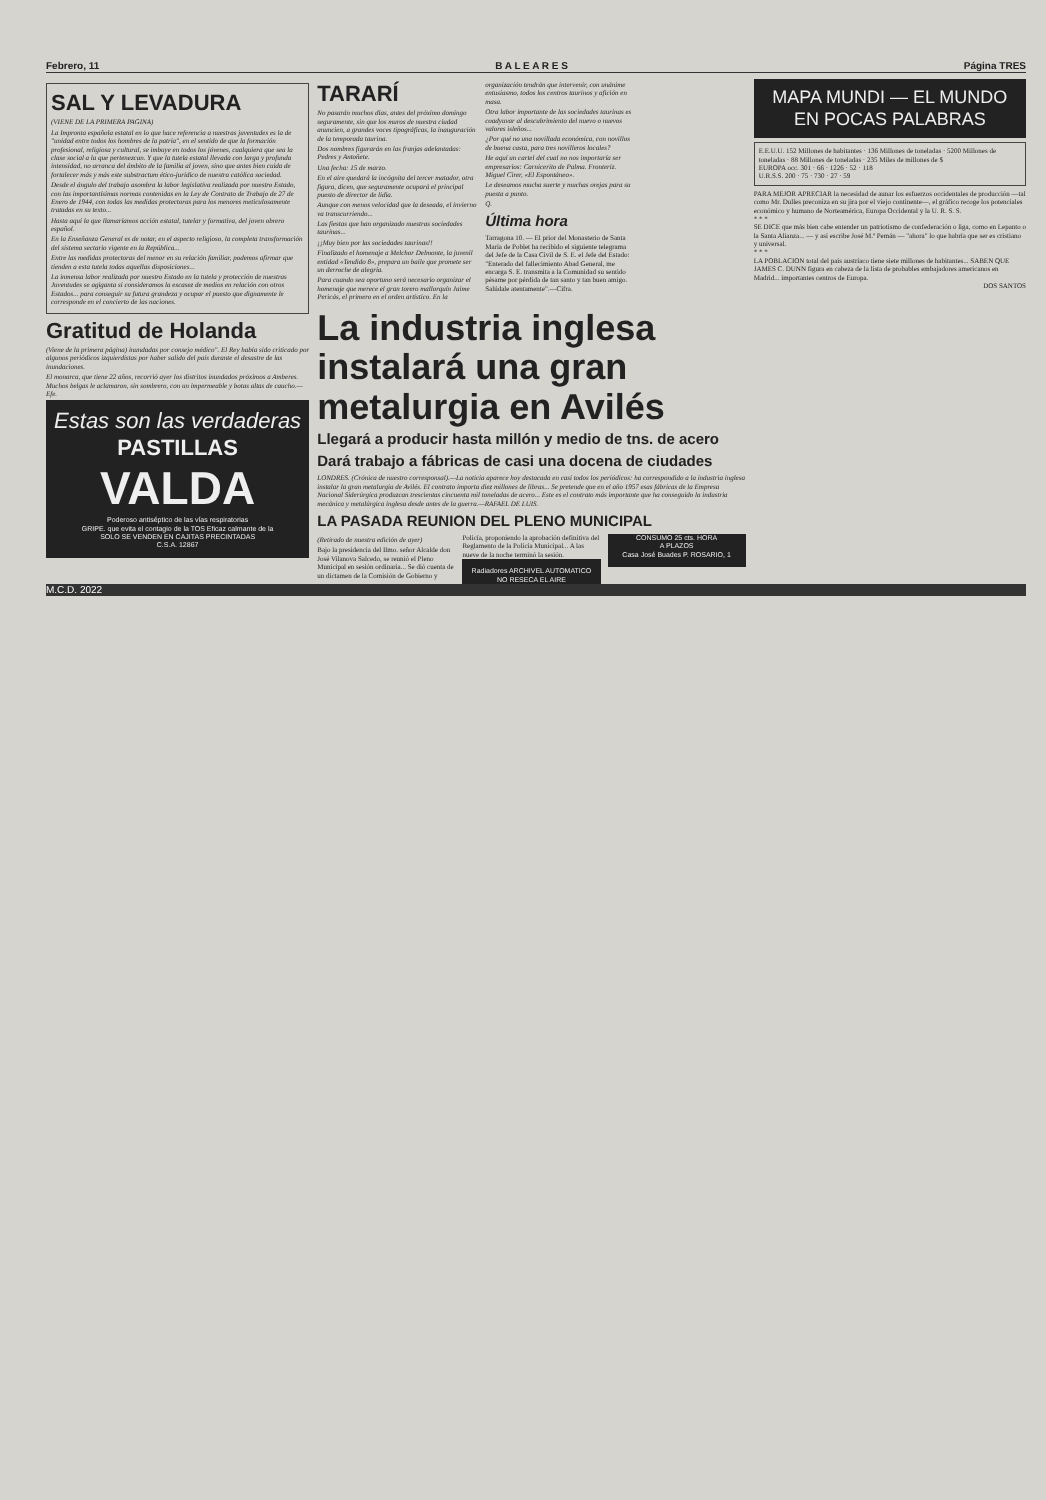Febrero, 11 B A L E A R E S Página TRES
SAL Y LEVADURA
(VIENE DE LA PRIMERA PAGINA)
La Impronta española estatal en lo que hace referencia a nuestras juventudes es la de "unidad entre todos los hombres de la patria", en el sentido de que la formación profesional, religiosa y cultural, se imbuye en todos los jóvenes, cualquiera que sea la clase social a la que pertenezcan. Y que la tutela estatal llevada con larga y profunda intensidad, no arranca del ámbito de la familia al joven, sino que antes bien cuida de fortalecer más y más este substractum ético-jurídico de nuestra católica sociedad.
Desde el ángulo del trabajo asombra la labor legislativa realizada por nuestro Estado, con las importantísimas normas contenidas en la Ley de Contrato de Trabajo de 27 de Enero de 1944, con todas las medidas protectoras para los menores meticulosamente tratadas en su texto...
Hasta aquí la que llamaríamos acción estatal, tutelar y formativa, del joven obrero español.
En la Enseñanza General es de notar, en el aspecto religioso, la completa transformación del sistema sectario vigente en la República...
Entre las medidas protectoras del menor en su relación familiar, podemos afirmar que tienden a esta tutela todas aquellas disposiciones...
La inmensa labor realizada por nuestro Estado en la tutela y protección de nuestras Juventudes se agiganta si consideramos la escasez de medios en relación con otros Estados... para conseguir su futura grandeza y ocupar el puesto que dignamente le corresponde en el concierto de las naciones.
Gratitud de Holanda
(Viene de la primera página) inundadas por consejo médico". El Rey había sido criticado por algunos periódicos izquierdistas por haber salido del país durante el desastre de las inundaciones.
El monarca, que tiene 22 años, recorrió ayer los distritos inundados próximos a Amberes. Muchos belgas le aclamaron, sin sombrero, con un impermeable y botas altas de caucho.—Efe.
Estas son las verdaderas
PASTILLAS
VALDA
Poderoso antiséptico de las vías respiratorias
GRIPE. que evita el contagio de la TOS Eficaz calmante de la
SOLO SE VENDEN EN CAJITAS PRECINTADAS
C.S.A. 12867
TARARÍ
No pasarán muchos días, antes del próximo domingo seguramente, sin que los muros de nuestra ciudad anuncien, a grandes voces tipográficas, la inauguración de la temporada taurina.
Dos nombres figurarán en las franjas adelantadas: Pedres y Antoñete.
Una fecha: 15 de marzo.
En el aire quedará la incógnita del tercer matador, otra figura, dicen, que seguramente ocupará el principal puesto de director de lidia.
Aunque con menos velocidad que la deseada, el invierno va transcurriendo...
Las fiestas que han organizado nuestras sociedades taurinas...
¡¡Muy bien por las sociedades taurinas!!
Finalizado el homenaje a Melchor Delmonte, la juvenil entidad «Tendido 8», prepara un baile que promete ser un derroche de alegría.
Para cuando sea oportuno será necesario organizar el homenaje que merece el gran torero mallorquín Jaime Pericás, el primero en el orden artístico. En la
organización tendrán que intervenir, con unánime entusiasmo, todos los centros taurinos y afición en masa.
Otra labor importante de las sociedades taurinas es coadyuvar al descubrimiento del nuevo o nuevos valores isleños...
¿Por qué no una novillada económica, con novillos de buena casta, para tres novilleros locales?
He aquí un cartel del cual no nos importaría ser empresarios: Carnicerito de Palma. Fronteriz. Miguel Cirer, «El Espontáneo».
Le deseamos mucha suerte y muchas orejas para su puesta a punto.
Q.
Última hora
Tarragona 10. — El prior del Monasterio de Santa María de Poblet ha recibido el siguiente telegrama del Jefe de la Casa Civil de S. E. el Jefe del Estado: "Enterado del fallecimiento Abad General, me encarga S. E. transmita a la Comunidad su sentido pésame por pérdida de tan santo y tan buen amigo. Salúdale atentamente".—Cifra.
La industria inglesa instalará una gran metalurgia en Avilés
Llegará a producir hasta millón y medio de tns. de acero
Dará trabajo a fábricas de casi una docena de ciudades
LONDRES. (Crónica de nuestro corresponsal).—La noticia aparece hoy destacada en casi todos los periódicos: ha correspondido a la industria inglesa instalar la gran metalurgia de Avilés. El contrato importa diez millones de libras... Se pretende que en el año 1957 esas fábricas de la Empresa Nacional Siderúrgica produzcan trescientas cincuenta mil toneladas de acero... Este es el contrato más importante que ha conseguido la industria mecánica y metalúrgica inglesa desde antes de la guerra.—RAFAEL DE LUIS.
LA PASADA REUNION DEL PLENO MUNICIPAL
(Retirado de nuestra edición de ayer)
Bajo la presidencia del Ilmo. señor Alcalde don José Vilanova Salcedo, se reunió el Pleno Municipal en sesión ordinaria... Se dió cuenta de un dictamen de la Comisión de Gobierno y Policía, proponiendo la aprobación definitiva del Reglamento de la Policía Municipal... A las nueve de la noche terminó la sesión.
Radiadores ARCHIVEL AUTOMATICO
NO RESECA EL AIRE
CONSUMO 25 cts. HORA
A PLAZOS
Casa José Buades P. ROSARIO, 1
MAPA MUNDI — EL MUNDO EN POCAS PALABRAS
E.E.U.U. 152 Millones de habitantes · 136 Millones de toneladas · 5200 Millones de toneladas · 88 Millones de toneladas · 235 Miles de millones de $
EUROPA occ. 301 · 66 · 1226 · 52 · 118
U.R.S.S. 200 · 75 · 730 · 27 · 59
PARA MEJOR APRECIAR la necesidad de aunar los esfuerzos occidentales de producción —tal como Mr. Dulles preconiza en su jira por el viejo continente—, el gráfico recoge los potenciales económico y humano de Norteamérica, Europa Occidental y la U. R. S. S.
* * *
SE DICE que más bien cabe entender un patriotismo de confederación o liga, como en Lepanto o la Santa Alianza... — y así escribe José M.ª Pemán — "ahora" lo que habría que ser es cristiano y universal.
* * *
LA POBLACION total del país austríaco tiene siete millones de habitantes... SABEN QUE JAMES C. DUNN figura en cabeza de la lista de probables embajadores americanos en Madrid... importantes centros de Europa.
DOS SANTOS
M.C.D. 2022